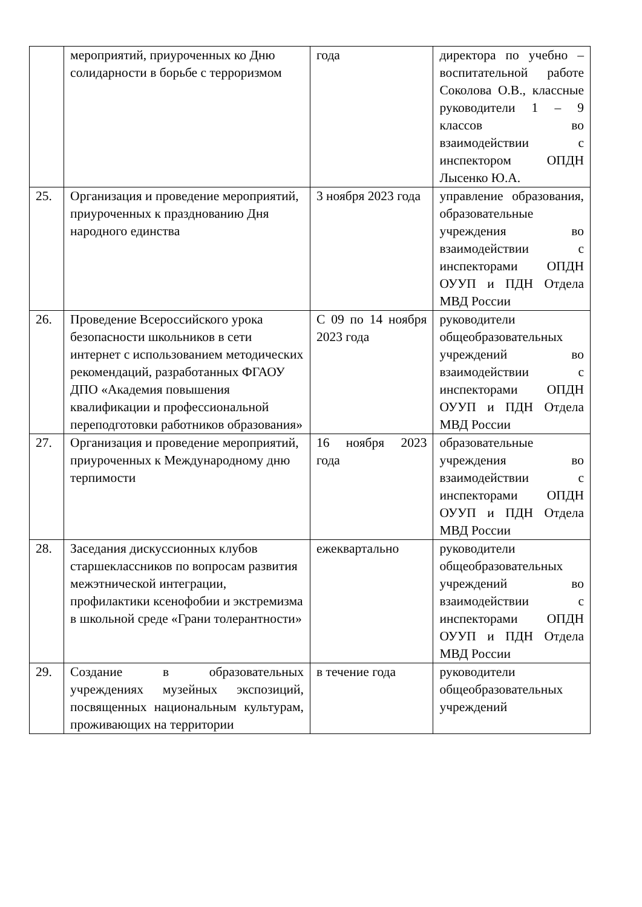| | мероприятий, приуроченных ко Дню солидарности в борьбе с терроризмом | года | директора по учебно – воспитательной работе Соколова О.В., классные руководители 1 – 9 классов во взаимодействии с инспектором ОПДН Лысенко Ю.А. |
| 25. | Организация и проведение мероприятий, приуроченных к празднованию Дня народного единства | 3 ноября 2023 года | управление образования, образовательные учреждения во взаимодействии с инспекторами ОПДН ОУУП и ПДН Отдела МВД России |
| 26. | Проведение Всероссийского урока безопасности школьников в сети интернет с использованием методических рекомендаций, разработанных ФГАОУ ДПО «Академия повышения квалификации и профессиональной переподготовки работников образования» | С 09 по 14 ноября 2023 года | руководители общеобразовательных учреждений во взаимодействии с инспекторами ОПДН ОУУП и ПДН Отдела МВД России |
| 27. | Организация и проведение мероприятий, приуроченных к Международному дню терпимости | 16 ноября 2023 года | образовательные учреждения во взаимодействии с инспекторами ОПДН ОУУП и ПДН Отдела МВД России |
| 28. | Заседания дискуссионных клубов старшеклассников по вопросам развития межэтнической интеграции, профилактики ксенофобии и экстремизма в школьной среде «Грани толерантности» | ежеквартально | руководители общеобразовательных учреждений во взаимодействии с инспекторами ОПДН ОУУП и ПДН Отдела МВД России |
| 29. | Создание в образовательных учреждениях музейных экспозиций, посвященных национальным культурам, проживающих на территории | в течение года | руководители общеобразовательных учреждений |